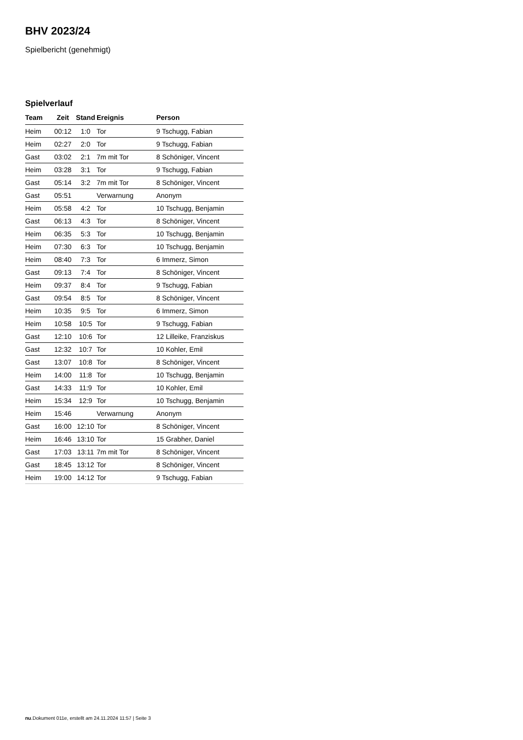BHV 2023/24
Spielbericht (genehmigt)
Spielverlauf
| Team | Zeit | Stand | Ereignis | Person |
| --- | --- | --- | --- | --- |
| Heim | 00:12 | 1:0 | Tor | 9 Tschugg, Fabian |
| Heim | 02:27 | 2:0 | Tor | 9 Tschugg, Fabian |
| Gast | 03:02 | 2:1 | 7m mit Tor | 8 Schöniger, Vincent |
| Heim | 03:28 | 3:1 | Tor | 9 Tschugg, Fabian |
| Gast | 05:14 | 3:2 | 7m mit Tor | 8 Schöniger, Vincent |
| Gast | 05:51 | | Verwarnung | Anonym |
| Heim | 05:58 | 4:2 | Tor | 10 Tschugg, Benjamin |
| Gast | 06:13 | 4:3 | Tor | 8 Schöniger, Vincent |
| Heim | 06:35 | 5:3 | Tor | 10 Tschugg, Benjamin |
| Heim | 07:30 | 6:3 | Tor | 10 Tschugg, Benjamin |
| Heim | 08:40 | 7:3 | Tor | 6 Immerz, Simon |
| Gast | 09:13 | 7:4 | Tor | 8 Schöniger, Vincent |
| Heim | 09:37 | 8:4 | Tor | 9 Tschugg, Fabian |
| Gast | 09:54 | 8:5 | Tor | 8 Schöniger, Vincent |
| Heim | 10:35 | 9:5 | Tor | 6 Immerz, Simon |
| Heim | 10:58 | 10:5 | Tor | 9 Tschugg, Fabian |
| Gast | 12:10 | 10:6 | Tor | 12 Lilleike, Franziskus |
| Gast | 12:32 | 10:7 | Tor | 10 Kohler, Emil |
| Gast | 13:07 | 10:8 | Tor | 8 Schöniger, Vincent |
| Heim | 14:00 | 11:8 | Tor | 10 Tschugg, Benjamin |
| Gast | 14:33 | 11:9 | Tor | 10 Kohler, Emil |
| Heim | 15:34 | 12:9 | Tor | 10 Tschugg, Benjamin |
| Heim | 15:46 | | Verwarnung | Anonym |
| Gast | 16:00 | 12:10 | Tor | 8 Schöniger, Vincent |
| Heim | 16:46 | 13:10 | Tor | 15 Grabher, Daniel |
| Gast | 17:03 | 13:11 | 7m mit Tor | 8 Schöniger, Vincent |
| Gast | 18:45 | 13:12 | Tor | 8 Schöniger, Vincent |
| Heim | 19:00 | 14:12 | Tor | 9 Tschugg, Fabian |
nu.Dokument 011e, erstellt am 24.11.2024 11:57 | Seite 3